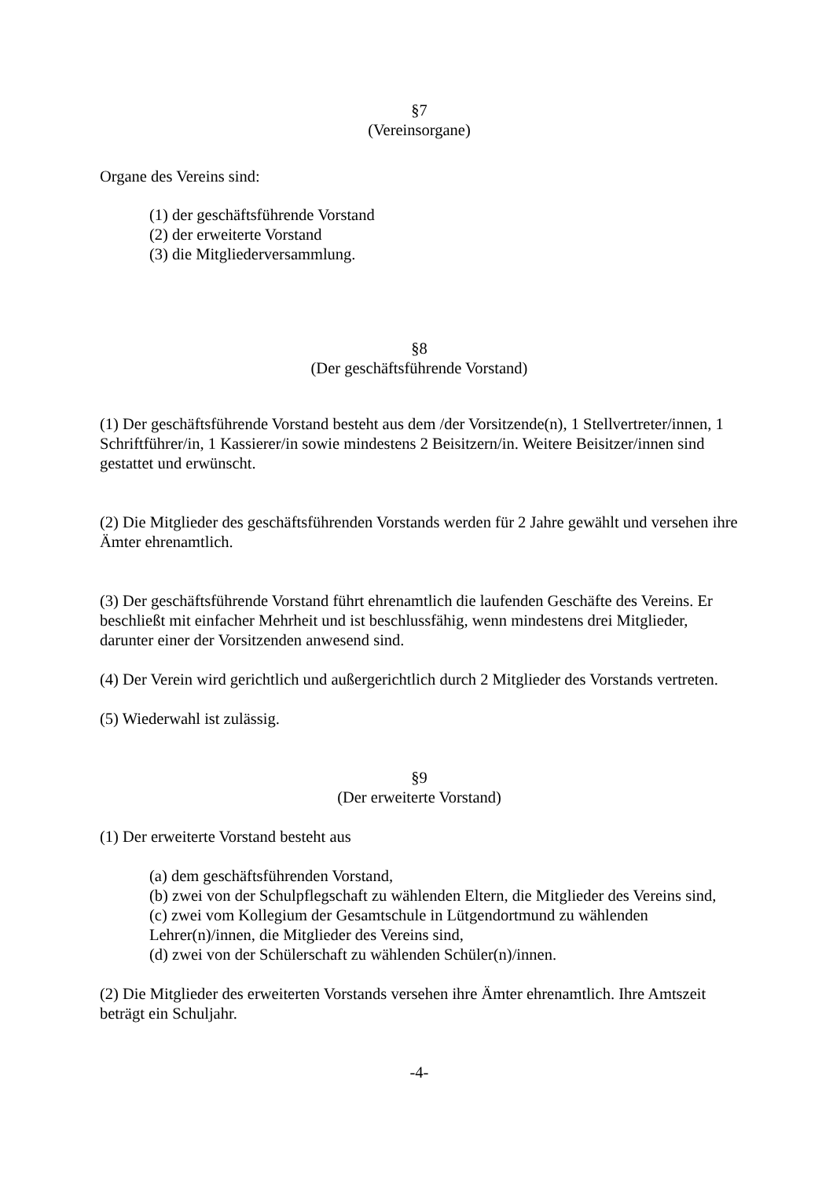§7
(Vereinsorgane)
Organe des Vereins sind:
(1) der geschäftsführende Vorstand
(2) der erweiterte Vorstand
(3) die Mitgliederversammlung.
§8
(Der geschäftsführende Vorstand)
(1) Der geschäftsführende Vorstand besteht aus dem /der Vorsitzende(n), 1 Stellvertreter/innen, 1 Schriftführer/in, 1 Kassierer/in sowie mindestens 2 Beisitzern/in. Weitere Beisitzer/innen sind gestattet und erwünscht.
(2) Die Mitglieder des geschäftsführenden Vorstands werden für 2 Jahre gewählt und versehen ihre Ämter ehrenamtlich.
(3) Der geschäftsführende Vorstand führt ehrenamtlich die laufenden Geschäfte des Vereins. Er beschließt mit einfacher Mehrheit und ist beschlussfähig, wenn mindestens drei Mitglieder, darunter einer der Vorsitzenden anwesend sind.
(4) Der Verein wird gerichtlich und außergerichtlich durch 2 Mitglieder des Vorstands vertreten.
(5) Wiederwahl ist zulässig.
§9
(Der erweiterte Vorstand)
(1) Der erweiterte Vorstand besteht aus
(a) dem geschäftsführenden Vorstand,
(b) zwei von der Schulpflegschaft zu wählenden Eltern, die Mitglieder des Vereins sind,
(c) zwei vom Kollegium der Gesamtschule in Lütgendortmund zu wählenden Lehrer(n)/innen, die Mitglieder des Vereins sind,
(d) zwei von der Schülerschaft zu wählenden Schüler(n)/innen.
(2) Die Mitglieder des erweiterten Vorstands versehen ihre Ämter ehrenamtlich. Ihre Amtszeit beträgt ein Schuljahr.
-4-